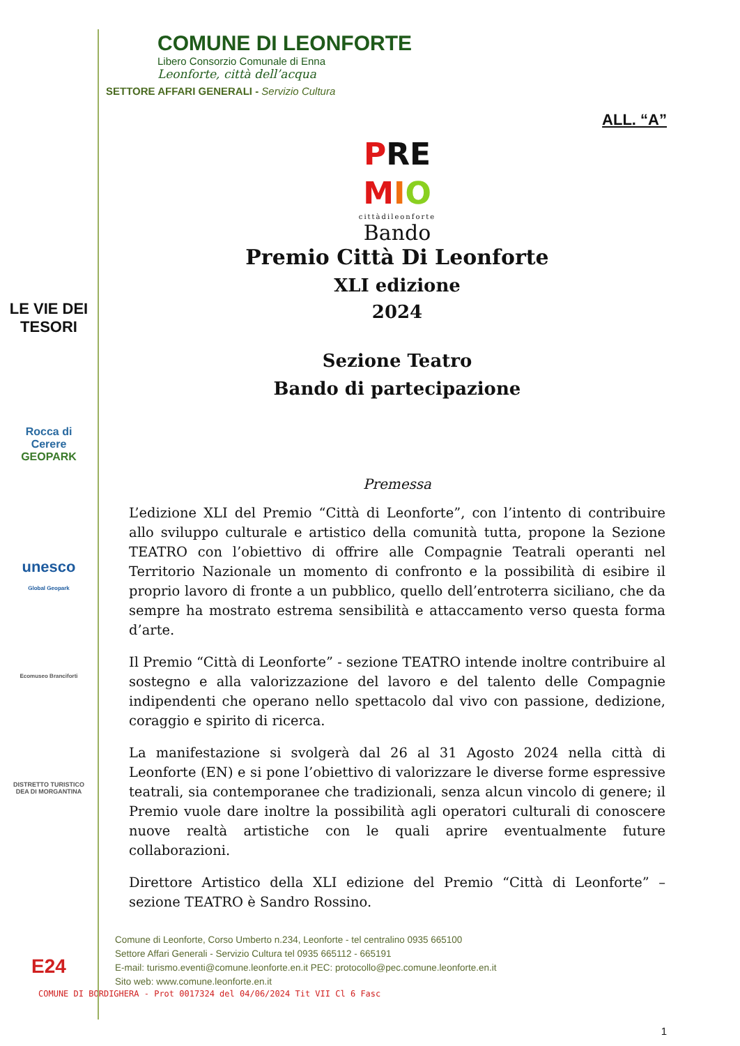LE VIE DEI
TESORI
Rocca di Cerere
GEOPARK
unesco
Global Geopark
Ecomuseo Branciforti
DISTRETTO TURISTICO DEA DI MORGANTINA
E24
COMUNE DI LEONFORTE
Libero Consorzio Comunale di Enna
Leonforte, città dell’acqua
SETTORE AFFARI GENERALI - Servizio Cultura
ALL. “A”
PRE
MIO
cittàdileonforte
Bando
Premio Città Di Leonforte
XLI edizione
2024
Sezione Teatro
Bando di partecipazione
Premessa
L’edizione XLI del Premio “Città di Leonforte”, con l’intento di contribuire allo sviluppo culturale e artistico della comunità tutta, propone la Sezione TEATRO con l’obiettivo di offrire alle Compagnie Teatrali operanti nel Territorio Nazionale un momento di confronto e la possibilità di esibire il proprio lavoro di fronte a un pubblico, quello dell’entroterra siciliano, che da sempre ha mostrato estrema sensibilità e attaccamento verso questa forma d’arte.
Il Premio “Città di Leonforte” - sezione TEATRO intende inoltre contribuire al sostegno e alla valorizzazione del lavoro e del talento delle Compagnie indipendenti che operano nello spettacolo dal vivo con passione, dedizione, coraggio e spirito di ricerca.
La manifestazione si svolgerà dal 26 al 31 Agosto 2024 nella città di Leonforte (EN) e si pone l’obiettivo di valorizzare le diverse forme espressive teatrali, sia contemporanee che tradizionali, senza alcun vincolo di genere; il Premio vuole dare inoltre la possibilità agli operatori culturali di conoscere nuove realtà artistiche con le quali aprire eventualmente future collaborazioni.
Direttore Artistico della XLI edizione del Premio “Città di Leonforte” – sezione TEATRO è Sandro Rossino.
Comune di Leonforte, Corso Umberto n.234, Leonforte - tel centralino 0935 665100
Settore Affari Generali - Servizio Cultura tel 0935 665112 - 665191
E-mail: turismo.eventi@comune.leonforte.en.it PEC: protocollo@pec.comune.leonforte.en.it
Sito web: www.comune.leonforte.en.it
COMUNE DI BORDIGHERA - Prot 0017324 del 04/06/2024 Tit VII Cl 6 Fasc
1